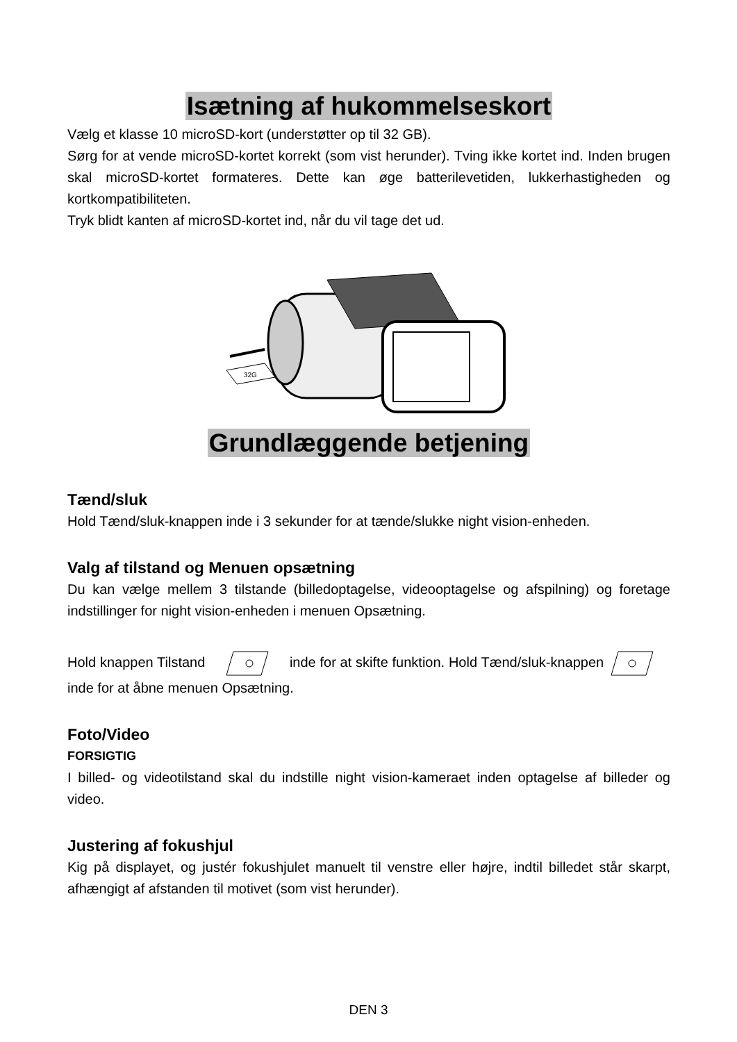Isætning af hukommelseskort
Vælg et klasse 10 microSD-kort (understøtter op til 32 GB).
Sørg for at vende microSD-kortet korrekt (som vist herunder). Tving ikke kortet ind. Inden brugen skal microSD-kortet formateres. Dette kan øge batterilevetiden, lukkerhastigheden og kortkompatibiliteten.
Tryk blidt kanten af microSD-kortet ind, når du vil tage det ud.
32G
Grundlæggende betjening
Tænd/sluk
Hold Tænd/sluk-knappen inde i 3 sekunder for at tænde/slukke night vision-enheden.
Valg af tilstand og Menuen opsætning
Du kan vælge mellem 3 tilstande (billedoptagelse, videooptagelse og afspilning) og foretage indstillinger for night vision-enheden i menuen Opsætning.
Hold knappen Tilstand inde for at skifte funktion. Hold Tænd/sluk-knappen inde for at åbne menuen Opsætning.
Foto/Video
FORSIGTIG
I billed- og videotilstand skal du indstille night vision-kameraet inden optagelse af billeder og video.
Justering af fokushjul
Kig på displayet, og justér fokushjulet manuelt til venstre eller højre, indtil billedet står skarpt, afhængigt af afstanden til motivet (som vist herunder).
DEN 3